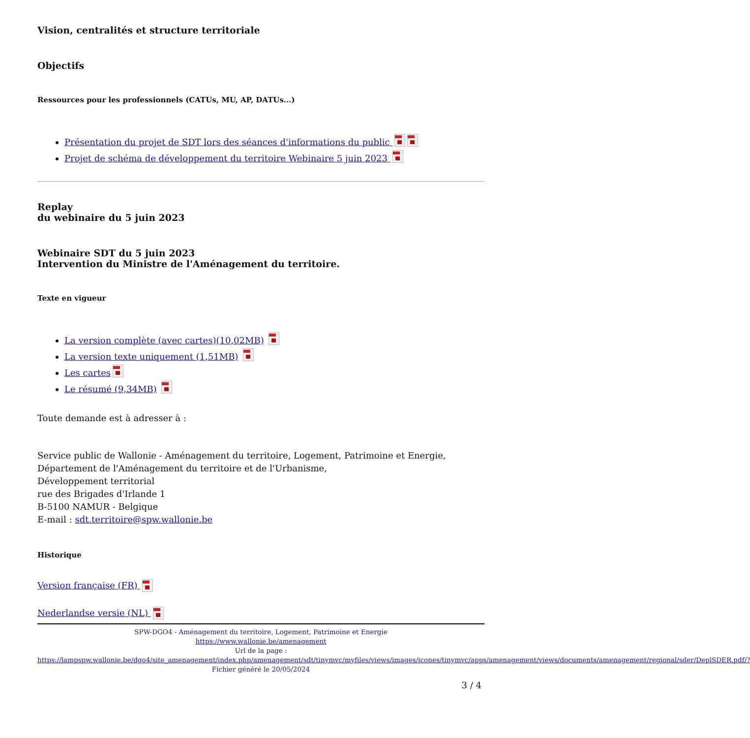Vision, centralités et structure territoriale
Objectifs
Ressources pour les professionnels (CATUs, MU, AP, DATUs...)
Présentation du projet de SDT lors des séances d'informations du public
Projet de schéma de développement du territoire Webinaire 5 juin 2023
Replay
du webinaire du 5 juin 2023
Webinaire SDT du 5 juin 2023
Intervention du Ministre de l'Aménagement du territoire.
Texte en vigueur
La version complète (avec cartes)(10,02MB)
La version texte uniquement (1,51MB)
Les cartes
Le résumé (9,34MB)
Toute demande est à adresser à :
Service public de Wallonie - Aménagement du territoire, Logement, Patrimoine et Energie,
Département de l'Aménagement du territoire et de l'Urbanisme,
Développement territorial
rue des Brigades d'Irlande 1
B-5100 NAMUR - Belgique
E-mail : sdt.territoire@spw.wallonie.be
Historique
Version française (FR)
Nederlandse versie (NL)
SPW-DGO4 - Aménagement du territoire, Logement, Patrimoine et Energie
https://www.wallonie.be/amenagement
Url de la page :
https://lampspw.wallonie.be/dgo4/site_amenagement/index.php/amenagement/sdt/tinymvc/myfiles/views/images/icones/tinymvc/apps/amenagement/views/documents/amenagement/regional/sder/DeplSDER.pdf/?
Fichier généré le 20/05/2024
3 / 4